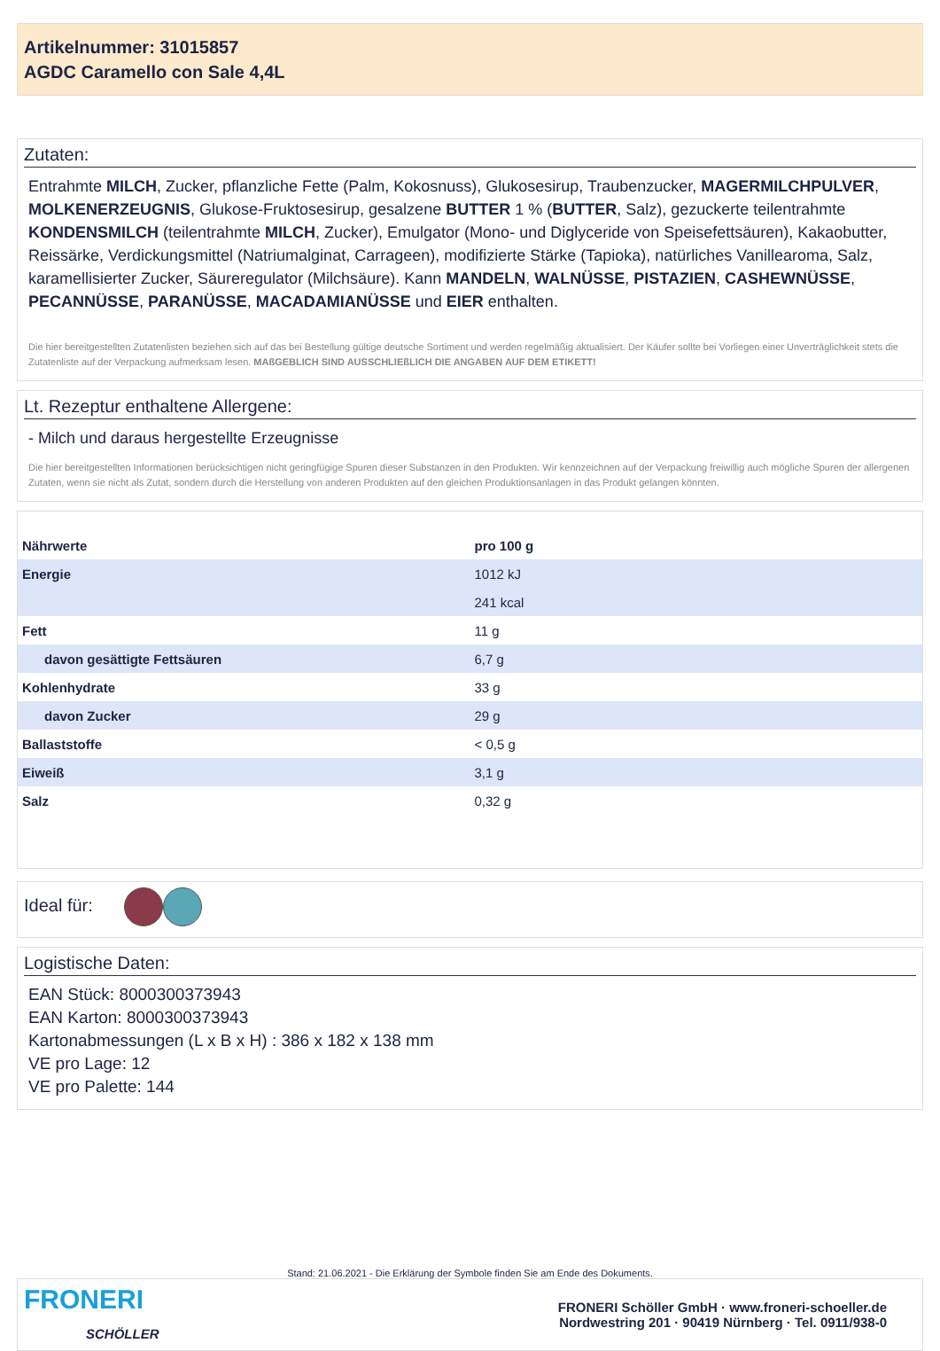Artikelnummer: 31015857
AGDC Caramello con Sale 4,4L
Zutaten:
Entrahmte MILCH, Zucker, pflanzliche Fette (Palm, Kokosnuss), Glukosesirup, Traubenzucker, MAGERMILCHPULVER, MOLKENERZEUGNIS, Glukose-Fruktosesirup, gesalzene BUTTER 1 % (BUTTER, Salz), gezuckerte teilentrahmte KONDENSMILCH (teilentrahmte MILCH, Zucker), Emulgator (Mono- und Diglyceride von Speisefettsäuren), Kakaobutter, Reissärke, Verdickungsmittel (Natriumalginat, Carrageen), modifizierte Stärke (Tapioka), natürliches Vanillearoma, Salz, karamellisierter Zucker, Säureregulator (Milchsäure). Kann MANDELN, WALNÜSSE, PISTAZIEN, CASHEWNÜSSE, PECANNÜSSE, PARANÜSSE, MACADAMIANÜSSE und EIER enthalten.
Die hier bereitgestellten Zutatenlisten beziehen sich auf das bei Bestellung gültige deutsche Sortiment und werden regelmäßig aktualisiert. Der Käufer sollte bei Vorliegen einer Unverträglichkeit stets die Zutatenliste auf der Verpackung aufmerksam lesen. MAßGEBLICH SIND AUSSCHLIEßLICH DIE ANGABEN AUF DEM ETIKETT!
Lt. Rezeptur enthaltene Allergene:
- Milch und daraus hergestellte Erzeugnisse
Die hier bereitgestellten Informationen berücksichtigen nicht geringfügige Spuren dieser Substanzen in den Produkten. Wir kennzeichnen auf der Verpackung freiwillig auch mögliche Spuren der allergenen Zutaten, wenn sie nicht als Zutat, sondern durch die Herstellung von anderen Produkten auf den gleichen Produktionsanlagen in das Produkt gelangen könnten.
| Nährwerte | pro 100 g |
| --- | --- |
| Energie | 1012 kJ |
| | 241 kcal |
| Fett | 11 g |
| davon gesättigte Fettsäuren | 6,7 g |
| Kohlenhydrate | 33 g |
| davon Zucker | 29 g |
| Ballaststoffe | < 0,5 g |
| Eiweiß | 3,1 g |
| Salz | 0,32 g |
Ideal für:
Logistische Daten:
EAN Stück: 8000300373943
EAN Karton: 8000300373943
Kartonabmessungen (L x B x H) : 386 x 182 x 138 mm
VE pro Lage: 12
VE pro Palette: 144
Stand: 21.06.2021 - Die Erklärung der Symbole finden Sie am Ende des Dokuments.
FRONERI
SCHÖLLER
FRONERI Schöller GmbH · www.froneri-schoeller.de
Nordwestring 201 · 90419 Nürnberg · Tel. 0911/938-0